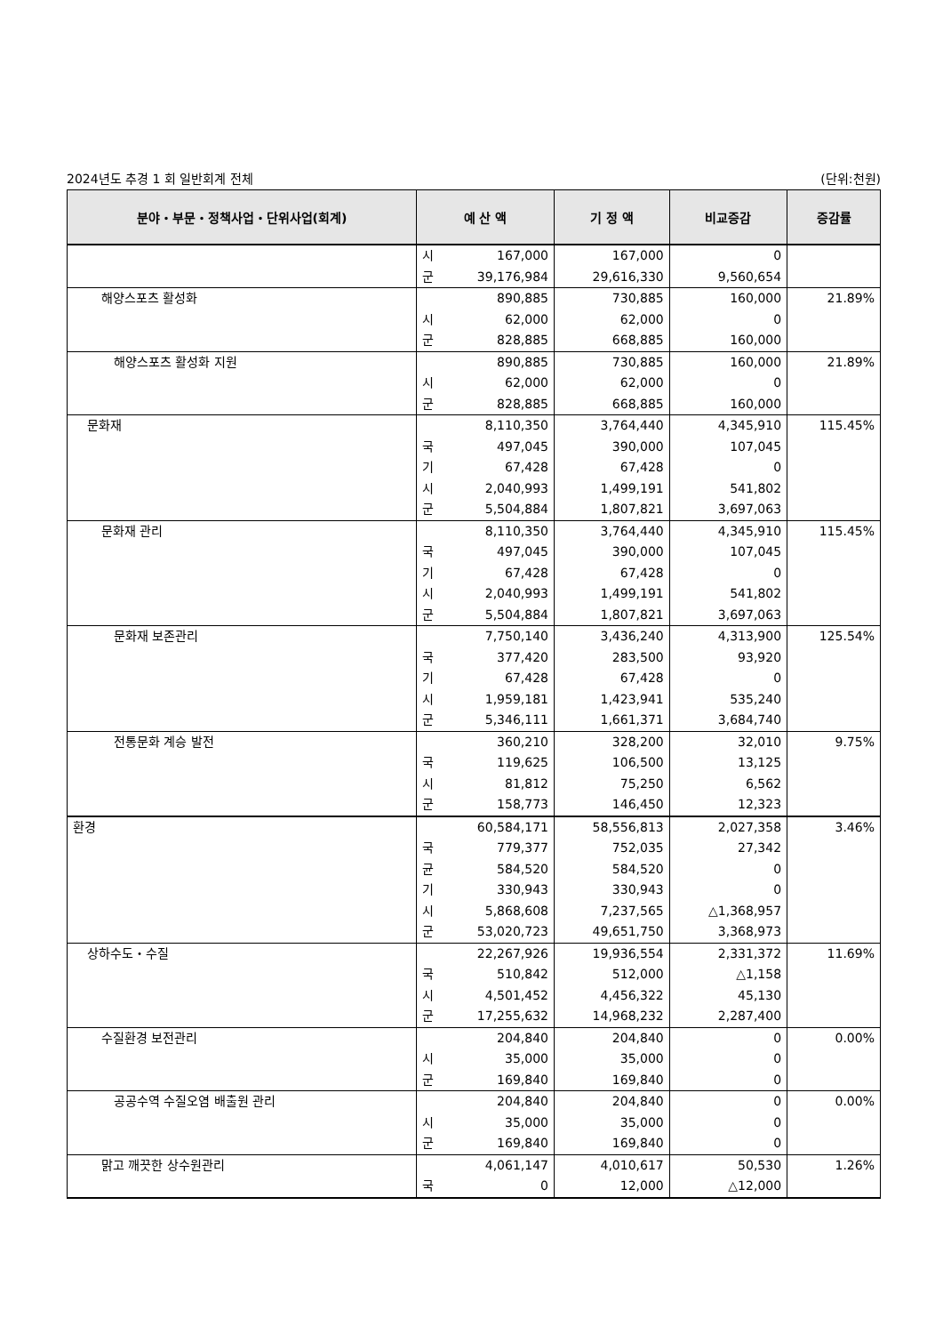2024년도 추경 1 회 일반회계 전체 (단위:천원)
| 분야・부문・정책사업・단위사업(회계) | 예 산 액 | | 기 정 액 | 비교증감 | 증감률 |
| --- | --- | --- | --- | --- | --- |
| | 시 군 | 167,000 39,176,984 | 167,000 29,616,330 | 0 9,560,654 | |
| 해양스포츠 활성화 | 시 군 | 890,885 62,000 828,885 | 730,885 62,000 668,885 | 160,000 0 160,000 | 21.89% |
| 해양스포츠 활성화 지원 | 시 군 | 890,885 62,000 828,885 | 730,885 62,000 668,885 | 160,000 0 160,000 | 21.89% |
| 문화재 | 국 기 시 군 | 8,110,350 497,045 67,428 2,040,993 5,504,884 | 3,764,440 390,000 67,428 1,499,191 1,807,821 | 4,345,910 107,045 0 541,802 3,697,063 | 115.45% |
| 문화재 관리 | 국 기 시 군 | 8,110,350 497,045 67,428 2,040,993 5,504,884 | 3,764,440 390,000 67,428 1,499,191 1,807,821 | 4,345,910 107,045 0 541,802 3,697,063 | 115.45% |
| 문화재 보존관리 | 국 기 시 군 | 7,750,140 377,420 67,428 1,959,181 5,346,111 | 3,436,240 283,500 67,428 1,423,941 1,661,371 | 4,313,900 93,920 0 535,240 3,684,740 | 125.54% |
| 전통문화 계승 발전 | 국 시 군 | 360,210 119,625 81,812 158,773 | 328,200 106,500 75,250 146,450 | 32,010 13,125 6,562 12,323 | 9.75% |
| 환경 | 국 균 기 시 군 | 60,584,171 779,377 584,520 330,943 5,868,608 53,020,723 | 58,556,813 752,035 584,520 330,943 7,237,565 49,651,750 | 2,027,358 27,342 0 0 △1,368,957 3,368,973 | 3.46% |
| 상하수도・수질 | 국 시 군 | 22,267,926 510,842 4,501,452 17,255,632 | 19,936,554 512,000 4,456,322 14,968,232 | 2,331,372 △1,158 45,130 2,287,400 | 11.69% |
| 수질환경 보전관리 | 시 군 | 204,840 35,000 169,840 | 204,840 35,000 169,840 | 0 0 0 | 0.00% |
| 공공수역 수질오염 배출원 관리 | 시 군 | 204,840 35,000 169,840 | 204,840 35,000 169,840 | 0 0 0 | 0.00% |
| 맑고 깨끗한 상수원관리 | 국 | 4,061,147 0 | 4,010,617 12,000 | 50,530 △12,000 | 1.26% |